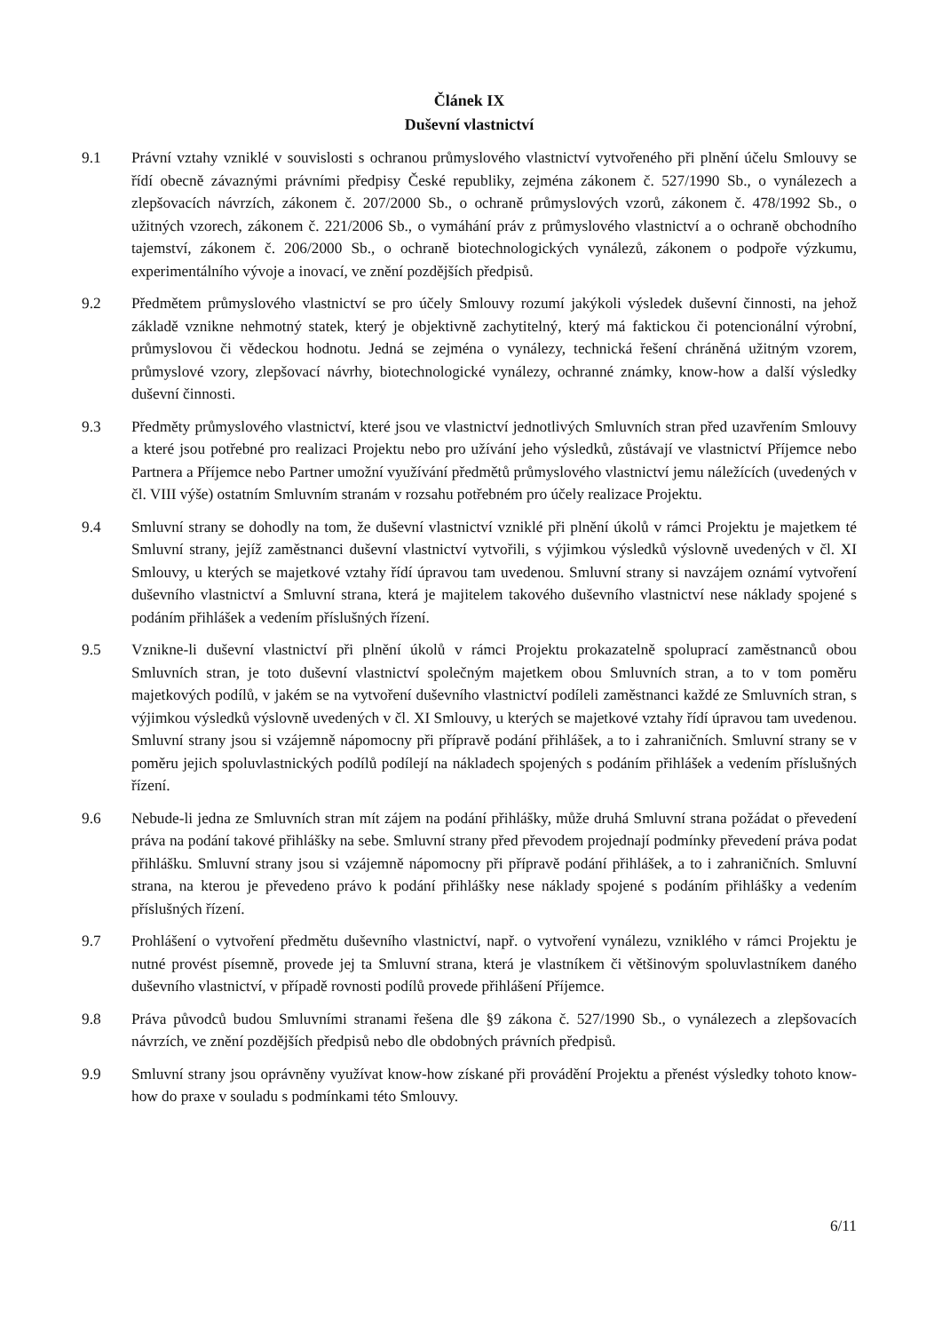Článek IX
Duševní vlastnictví
9.1 Právní vztahy vzniklé v souvislosti s ochranou průmyslového vlastnictví vytvořeného při plnění účelu Smlouvy se řídí obecně závaznými právními předpisy České republiky, zejména zákonem č. 527/1990 Sb., o vynálezech a zlepšovacích návrzích, zákonem č. 207/2000 Sb., o ochraně průmyslových vzorů, zákonem č. 478/1992 Sb., o užitných vzorech, zákonem č. 221/2006 Sb., o vymáhání práv z průmyslového vlastnictví a o ochraně obchodního tajemství, zákonem č. 206/2000 Sb., o ochraně biotechnologických vynálezů, zákonem o podpoře výzkumu, experimentálního vývoje a inovací, ve znění pozdějších předpisů.
9.2 Předmětem průmyslového vlastnictví se pro účely Smlouvy rozumí jakýkoli výsledek duševní činnosti, na jehož základě vznikne nehmotný statek, který je objektivně zachytitelný, který má faktickou či potencionální výrobní, průmyslovou či vědeckou hodnotu. Jedná se zejména o vynálezy, technická řešení chráněná užitným vzorem, průmyslové vzory, zlepšovací návrhy, biotechnologické vynálezy, ochranné známky, know-how a další výsledky duševní činnosti.
9.3 Předměty průmyslového vlastnictví, které jsou ve vlastnictví jednotlivých Smluvních stran před uzavřením Smlouvy a které jsou potřebné pro realizaci Projektu nebo pro užívání jeho výsledků, zůstávají ve vlastnictví Příjemce nebo Partnera a Příjemce nebo Partner umožní využívání předmětů průmyslového vlastnictví jemu náležících (uvedených v čl. VIII výše) ostatním Smluvním stranám v rozsahu potřebném pro účely realizace Projektu.
9.4 Smluvní strany se dohodly na tom, že duševní vlastnictví vzniklé při plnění úkolů v rámci Projektu je majetkem té Smluvní strany, jejíž zaměstnanci duševní vlastnictví vytvořili, s výjimkou výsledků výslovně uvedených v čl. XI Smlouvy, u kterých se majetkové vztahy řídí úpravou tam uvedenou. Smluvní strany si navzájem oznámí vytvoření duševního vlastnictví a Smluvní strana, která je majitelem takového duševního vlastnictví nese náklady spojené s podáním přihlášek a vedením příslušných řízení.
9.5 Vznikne-li duševní vlastnictví při plnění úkolů v rámci Projektu prokazatelně spoluprací zaměstnanců obou Smluvních stran, je toto duševní vlastnictví společným majetkem obou Smluvních stran, a to v tom poměru majetkových podílů, v jakém se na vytvoření duševního vlastnictví podíleli zaměstnanci každé ze Smluvních stran, s výjimkou výsledků výslovně uvedených v čl. XI Smlouvy, u kterých se majetkové vztahy řídí úpravou tam uvedenou. Smluvní strany jsou si vzájemně nápomocny při přípravě podání přihlášek, a to i zahraničních. Smluvní strany se v poměru jejich spoluvlastnických podílů podílejí na nákladech spojených s podáním přihlášek a vedením příslušných řízení.
9.6 Nebude-li jedna ze Smluvních stran mít zájem na podání přihlášky, může druhá Smluvní strana požádat o převedení práva na podání takové přihlášky na sebe. Smluvní strany před převodem projednají podmínky převedení práva podat přihlášku. Smluvní strany jsou si vzájemně nápomocny při přípravě podání přihlášek, a to i zahraničních. Smluvní strana, na kterou je převedeno právo k podání přihlášky nese náklady spojené s podáním přihlášky a vedením příslušných řízení.
9.7 Prohlášení o vytvoření předmětu duševního vlastnictví, např. o vytvoření vynálezu, vzniklého v rámci Projektu je nutné provést písemně, provede jej ta Smluvní strana, která je vlastníkem či většinovým spoluvlastníkem daného duševního vlastnictví, v případě rovnosti podílů provede přihlášení Příjemce.
9.8 Práva původců budou Smluvními stranami řešena dle §9 zákona č. 527/1990 Sb., o vynálezech a zlepšovacích návrzích, ve znění pozdějších předpisů nebo dle obdobných právních předpisů.
9.9 Smluvní strany jsou oprávněny využívat know-how získané při provádění Projektu a přenést výsledky tohoto know-how do praxe v souladu s podmínkami této Smlouvy.
6/11